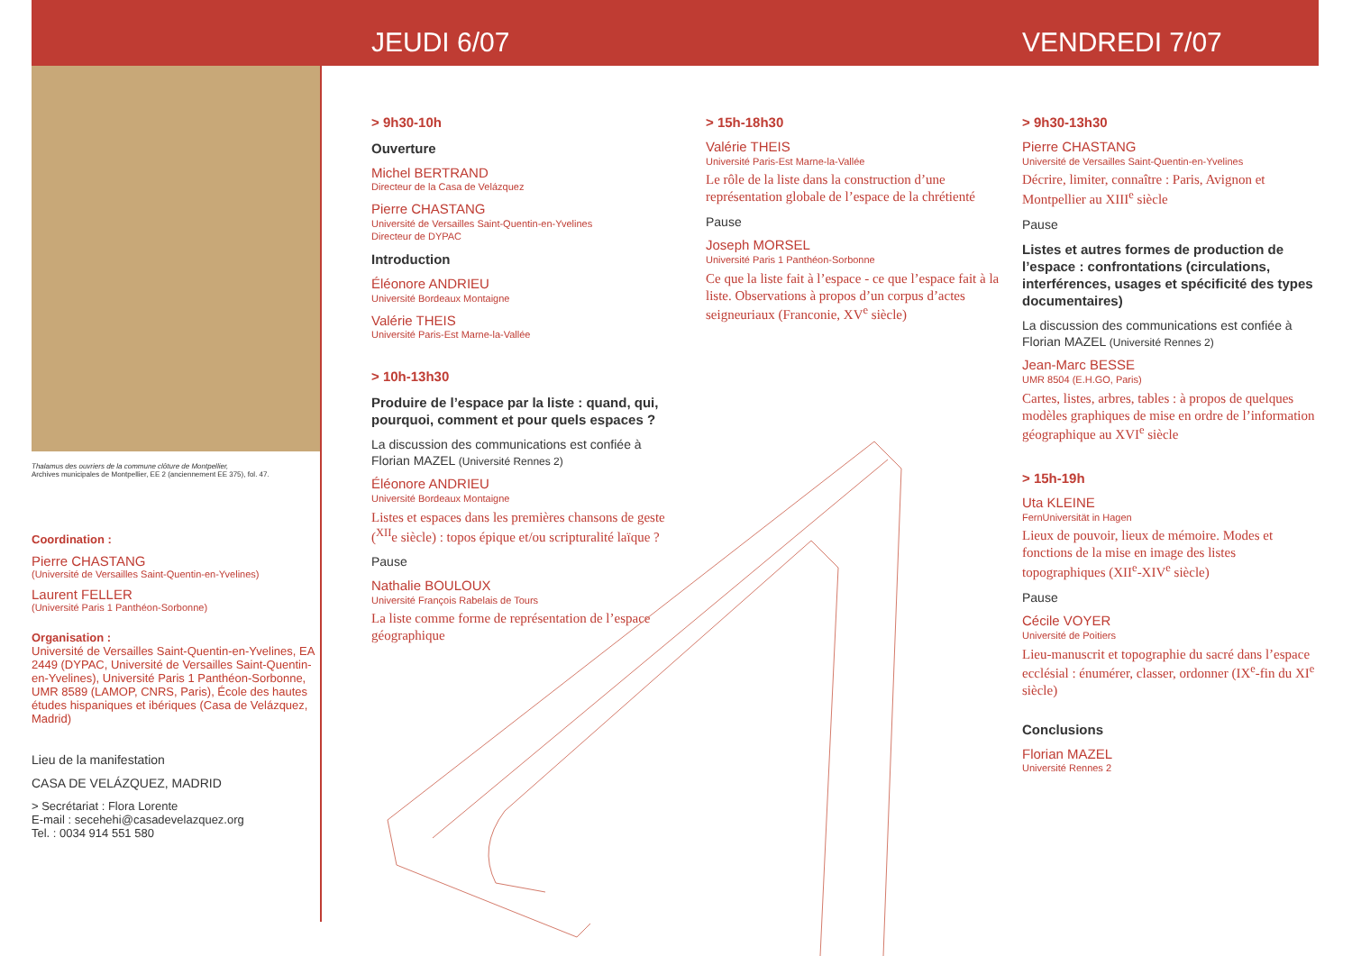JEUDI 6/07 VENDREDI 7/07
Thalamus des ouvriers de la commune clôture de Montpellier,
Archives municipales de Montpellier, EE 2 (anciennement EE 375), fol. 47.
Coordination :
Pierre CHASTANG
(Université de Versailles Saint-Quentin-en-Yvelines)
Laurent FELLER
(Université Paris 1 Panthéon-Sorbonne)
Organisation :
Université de Versailles Saint-Quentin-en-Yvelines, EA 2449 (DYPAC, Université de Versailles Saint-Quentin-en-Yvelines), Université Paris 1 Panthéon-Sorbonne, UMR 8589 (LAMOP, CNRS, Paris), École des hautes études hispaniques et ibériques (Casa de Velázquez, Madrid)
Lieu de la manifestation
CASA DE VELÁZQUEZ, MADRID
> Secrétariat : Flora Lorente
E-mail : secehehi@casadevelazquez.org
Tel. : 0034 914 551 580
> 9h30-10h
Ouverture
Michel BERTRAND
Directeur de la Casa de Velázquez
Pierre CHASTANG
Université de Versailles Saint-Quentin-en-Yvelines
Directeur de DYPAC
Introduction
Éléonore ANDRIEU
Université Bordeaux Montaigne
Valérie THEIS
Université Paris-Est Marne-la-Vallée
> 10h-13h30
Produire de l’espace par la liste : quand, qui, pourquoi, comment et pour quels espaces ?
La discussion des communications est confiée à Florian MAZEL (Université Rennes 2)
Éléonore ANDRIEU
Université Bordeaux Montaigne
Listes et espaces dans les premières chansons de geste (<sup>XII</sup>e siècle) : topos épique et/ou scripturalité laïque ?
Pause
Nathalie BOULOUX
Université François Rabelais de Tours
La liste comme forme de représentation de l’espace géographique
> 15h-18h30
Valérie THEIS
Université Paris-Est Marne-la-Vallée
Le rôle de la liste dans la construction d’une représentation globale de l’espace de la chrétienté
Pause
Joseph MORSEL
Université Paris 1 Panthéon-Sorbonne
Ce que la liste fait à l’espace - ce que l’espace fait à la liste. Observations à propos d’un corpus d’actes seigneuriaux (Franconie, XV<sup>e</sup> siècle)
> 9h30-13h30
Pierre CHASTANG
Université de Versailles Saint-Quentin-en-Yvelines
Décrire, limiter, connaître : Paris, Avignon et Montpellier au XIII<sup>e</sup> siècle
Pause
Listes et autres formes de production de l’espace : confrontations (circulations, interférences, usages et spécificité des types documentaires)
La discussion des communications est confiée à Florian MAZEL (Université Rennes 2)
Jean-Marc BESSE
UMR 8504 (E.H.GO, Paris)
Cartes, listes, arbres, tables : à propos de quelques modèles graphiques de mise en ordre de l’information géographique au XVI<sup>e</sup> siècle
> 15h-19h
Uta KLEINE
FernUniversität in Hagen
Lieux de pouvoir, lieux de mémoire. Modes et fonctions de la mise en image des listes topographiques (XII<sup>e</sup>-XIV<sup>e</sup> siècle)
Pause
Cécile VOYER
Université de Poitiers
Lieu-manuscrit et topographie du sacré dans l’espace ecclésial : énumérer, classer, ordonner (IX<sup>e</sup>-fin du XI<sup>e</sup> siècle)
Conclusions
Florian MAZEL
Université Rennes 2